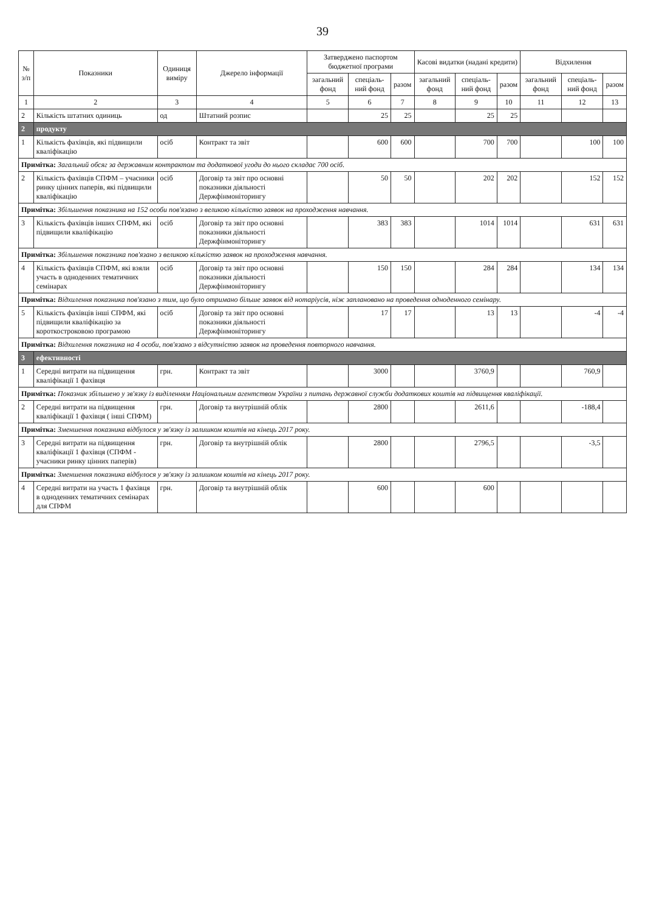39
| № з/п | Показники | Одиниця виміру | Джерело інформації | Затверджено паспортом бюджетної програми | | | Касові видатки (надані кредити) | | | Відхилення | | |
| --- | --- | --- | --- | --- | --- | --- | --- | --- | --- | --- | --- | --- |
| | | | | загальний фонд | спеціаль-ний фонд | разом | загальний фонд | спеціаль-ний фонд | разом | загальний фонд | спеціаль-ний фонд | разом |
| 1 | 2 | 3 | 4 | 5 | 6 | 7 | 8 | 9 | 10 | 11 | 12 | 13 |
| 2 | Кількість штатних одиниць | од | Штатний розпис | | 25 | 25 | | 25 | 25 | | | |
| 2 | продукту | | | | | | | | | | | |
| 1 | Кількість фахівців, які підвищили кваліфікацію | осіб | Контракт та звіт | | 600 | 600 | | 700 | 700 | | 100 | 100 |
| Примітка: Загальний обсяг за державним контрактом та додаткової угоди до нього складає 700 осіб. | | | | | | | | | | | | |
| 2 | Кількість фахівців СПФМ – учасники ринку цінних паперів, які підвищили кваліфікацію | осіб | Договір та звіт про основні показники діяльності Держфінмоніторингу | | 50 | 50 | | 202 | 202 | | 152 | 152 |
| Примітка: Збільшення показника на 152 особи пов'язано з великою кількістю заявок на проходження навчання. | | | | | | | | | | | | |
| 3 | Кількість фахівців інших СПФМ, які підвищили кваліфікацію | осіб | Договір та звіт про основні показники діяльності Держфінмоніторингу | | 383 | 383 | | 1014 | 1014 | | 631 | 631 |
| Примітка: Збільшення показника пов'язано з великою кількістю заявок на проходження навчання. | | | | | | | | | | | | |
| 4 | Кількість фахівців СПФМ, які взяли участь в одноденних тематичних семінарах | осіб | Договір та звіт про основні показники діяльності Держфінмоніторингу | | 150 | 150 | | 284 | 284 | | 134 | 134 |
| Примітка: Відхилення показника пов'язано з тим, що було отримано більше заявок від нотаріусів, ніж заплановано на проведення одноденного семінару. | | | | | | | | | | | | |
| 5 | Кількість фахівців інші СПФМ, які підвищили кваліфікацію за короткостроковою програмою | осіб | Договір та звіт про основні показники діяльності Держфінмоніторингу | | 17 | 17 | | 13 | 13 | | -4 | -4 |
| Примітка: Відхилення показника на 4 особи, пов'язано з відсутністю заявок на проведення повторного навчання. | | | | | | | | | | | | |
| 3 | ефективності | | | | | | | | | | | |
| 1 | Середні витрати на підвищення кваліфікації 1 фахівця | грн. | Контракт та звіт | | 3000 | | | 3760,9 | | | 760,9 | |
| Примітка: Показник збільшено у зв'язку із виділенням Національним агентством України з питань державної служби додаткових коштів на підвищення кваліфікації. | | | | | | | | | | | | |
| 2 | Середні витрати на підвищення кваліфікації 1 фахівця ( інші СПФМ) | грн. | Договір та внутрішній облік | | 2800 | | | 2611,6 | | | -188,4 | |
| Примітка: Зменшення показника відбулося у зв'язку із залишком коштів на кінець 2017 року. | | | | | | | | | | | | |
| 3 | Середні витрати на підвищення кваліфікації 1 фахівця (СПФМ - учасники ринку цінних паперів) | грн. | Договір та внутрішній облік | | 2800 | | | 2796,5 | | | -3,5 | |
| Примітка: Зменшення показника відбулося у зв'язку із залишком коштів на кінець 2017 року. | | | | | | | | | | | | |
| 4 | Середні витрати на участь 1 фахівця в одноденних тематичних семінарах для СПФМ | грн. | Договір та внутрішній облік | | 600 | | | 600 | | | | |